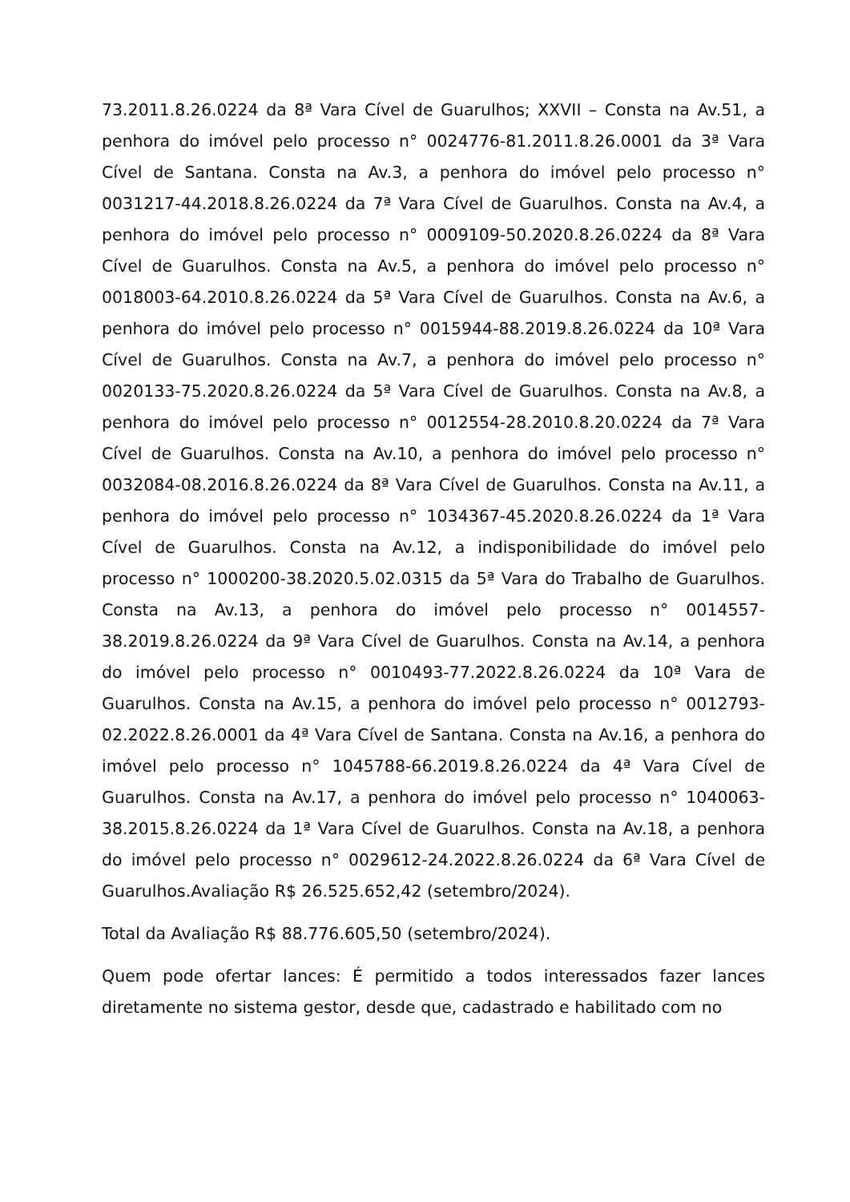73.2011.8.26.0224 da 8ª Vara Cível de Guarulhos; XXVII – Consta na Av.51, a penhora do imóvel pelo processo n° 0024776-81.2011.8.26.0001 da 3ª Vara Cível de Santana. Consta na Av.3, a penhora do imóvel pelo processo n° 0031217-44.2018.8.26.0224 da 7ª Vara Cível de Guarulhos. Consta na Av.4, a penhora do imóvel pelo processo n° 0009109-50.2020.8.26.0224 da 8ª Vara Cível de Guarulhos. Consta na Av.5, a penhora do imóvel pelo processo n° 0018003-64.2010.8.26.0224 da 5ª Vara Cível de Guarulhos. Consta na Av.6, a penhora do imóvel pelo processo n° 0015944-88.2019.8.26.0224 da 10ª Vara Cível de Guarulhos. Consta na Av.7, a penhora do imóvel pelo processo n° 0020133-75.2020.8.26.0224 da 5ª Vara Cível de Guarulhos. Consta na Av.8, a penhora do imóvel pelo processo n° 0012554-28.2010.8.20.0224 da 7ª Vara Cível de Guarulhos. Consta na Av.10, a penhora do imóvel pelo processo n° 0032084-08.2016.8.26.0224 da 8ª Vara Cível de Guarulhos. Consta na Av.11, a penhora do imóvel pelo processo n° 1034367-45.2020.8.26.0224 da 1ª Vara Cível de Guarulhos. Consta na Av.12, a indisponibilidade do imóvel pelo processo n° 1000200-38.2020.5.02.0315 da 5ª Vara do Trabalho de Guarulhos. Consta na Av.13, a penhora do imóvel pelo processo n° 0014557-38.2019.8.26.0224 da 9ª Vara Cível de Guarulhos. Consta na Av.14, a penhora do imóvel pelo processo n° 0010493-77.2022.8.26.0224 da 10ª Vara de Guarulhos. Consta na Av.15, a penhora do imóvel pelo processo n° 0012793-02.2022.8.26.0001 da 4ª Vara Cível de Santana. Consta na Av.16, a penhora do imóvel pelo processo n° 1045788-66.2019.8.26.0224 da 4ª Vara Cível de Guarulhos. Consta na Av.17, a penhora do imóvel pelo processo n° 1040063-38.2015.8.26.0224 da 1ª Vara Cível de Guarulhos. Consta na Av.18, a penhora do imóvel pelo processo n° 0029612-24.2022.8.26.0224 da 6ª Vara Cível de Guarulhos.Avaliação R$ 26.525.652,42 (setembro/2024).
Total da Avaliação R$ 88.776.605,50 (setembro/2024).
Quem pode ofertar lances: É permitido a todos interessados fazer lances diretamente no sistema gestor, desde que, cadastrado e habilitado com no